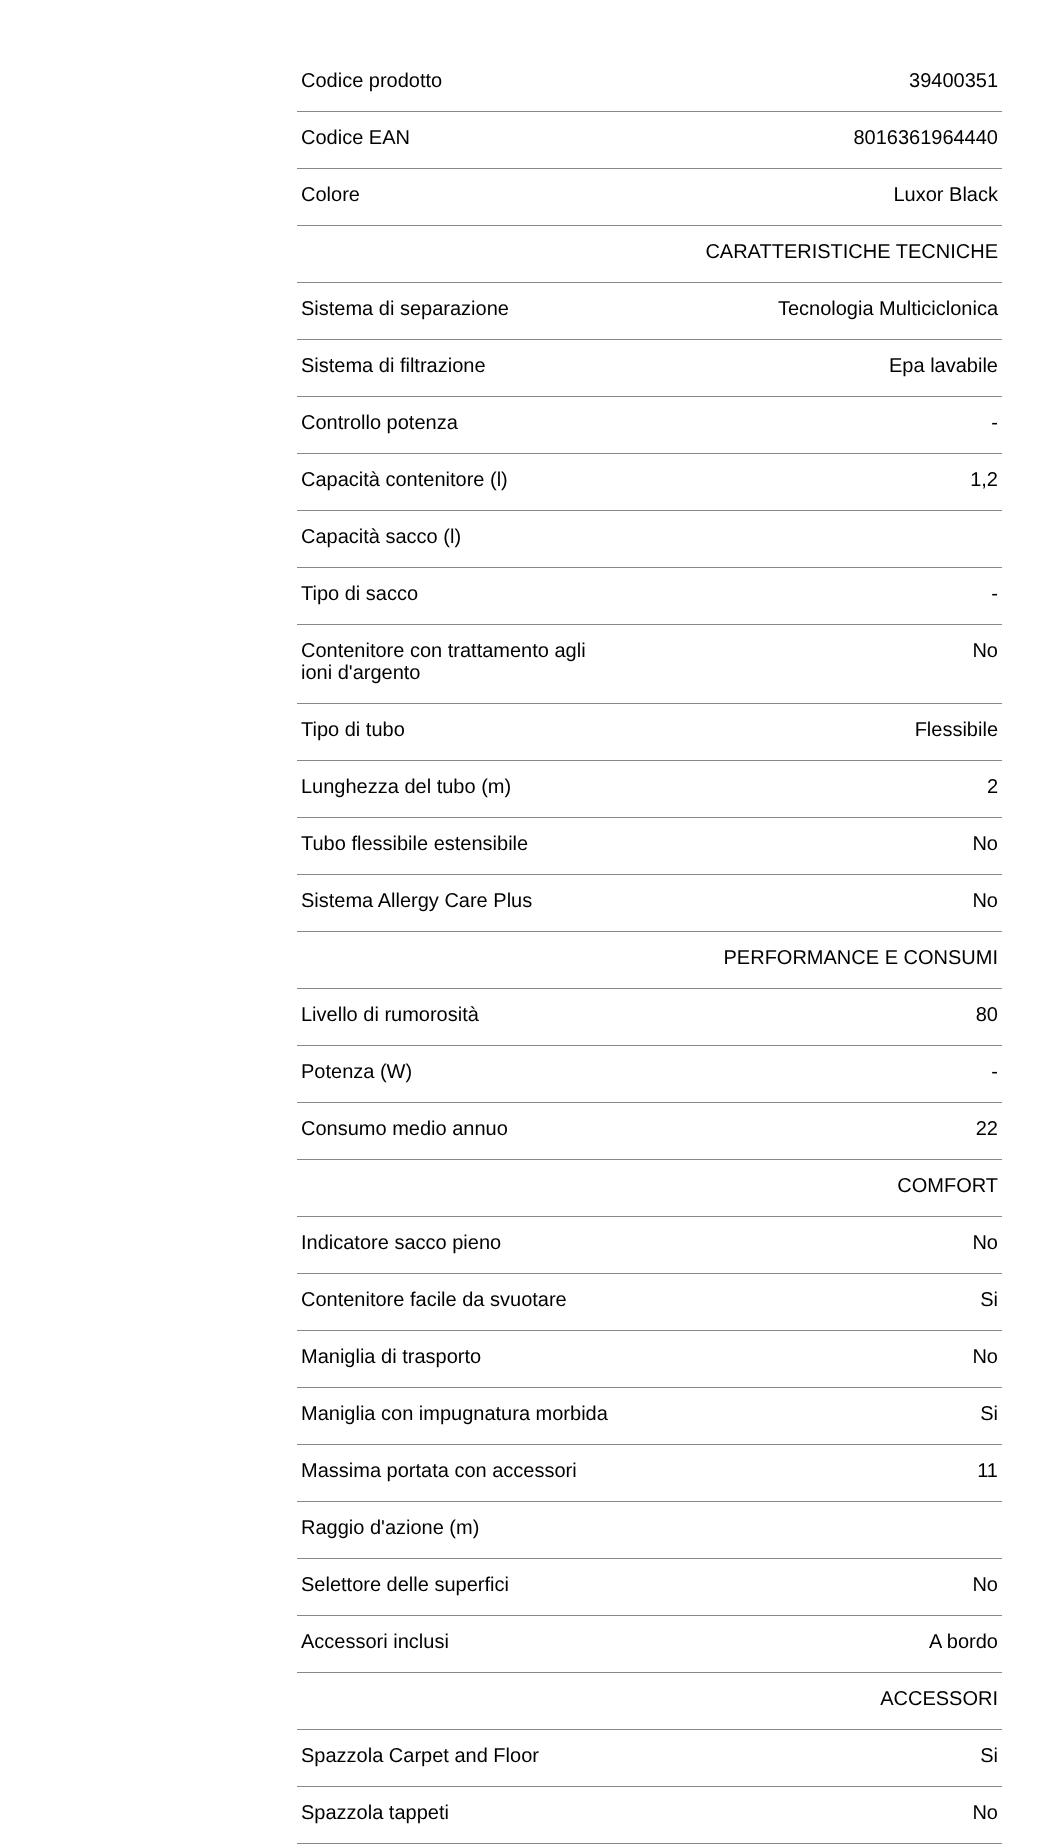| Codice prodotto | 39400351 |
| Codice EAN | 8016361964440 |
| Colore | Luxor Black |
| | CARATTERISTICHE TECNICHE |
| Sistema di separazione | Tecnologia Multiciclonica |
| Sistema di filtrazione | Epa lavabile |
| Controllo potenza | - |
| Capacità contenitore (l) | 1,2 |
| Capacità sacco (l) | |
| Tipo di sacco | - |
| Contenitore con trattamento agli ioni d'argento | No |
| Tipo di tubo | Flessibile |
| Lunghezza del tubo (m) | 2 |
| Tubo flessibile estensibile | No |
| Sistema Allergy Care Plus | No |
| | PERFORMANCE E CONSUMI |
| Livello di rumorosità | 80 |
| Potenza (W) | - |
| Consumo medio annuo | 22 |
| | COMFORT |
| Indicatore sacco pieno | No |
| Contenitore facile da svuotare | Si |
| Maniglia di trasporto | No |
| Maniglia con impugnatura morbida | Si |
| Massima portata con accessori | 11 |
| Raggio d'azione (m) | |
| Selettore delle superfici | No |
| Accessori inclusi | A bordo |
| | ACCESSORI |
| Spazzola Carpet and Floor | Si |
| Spazzola tappeti | No |